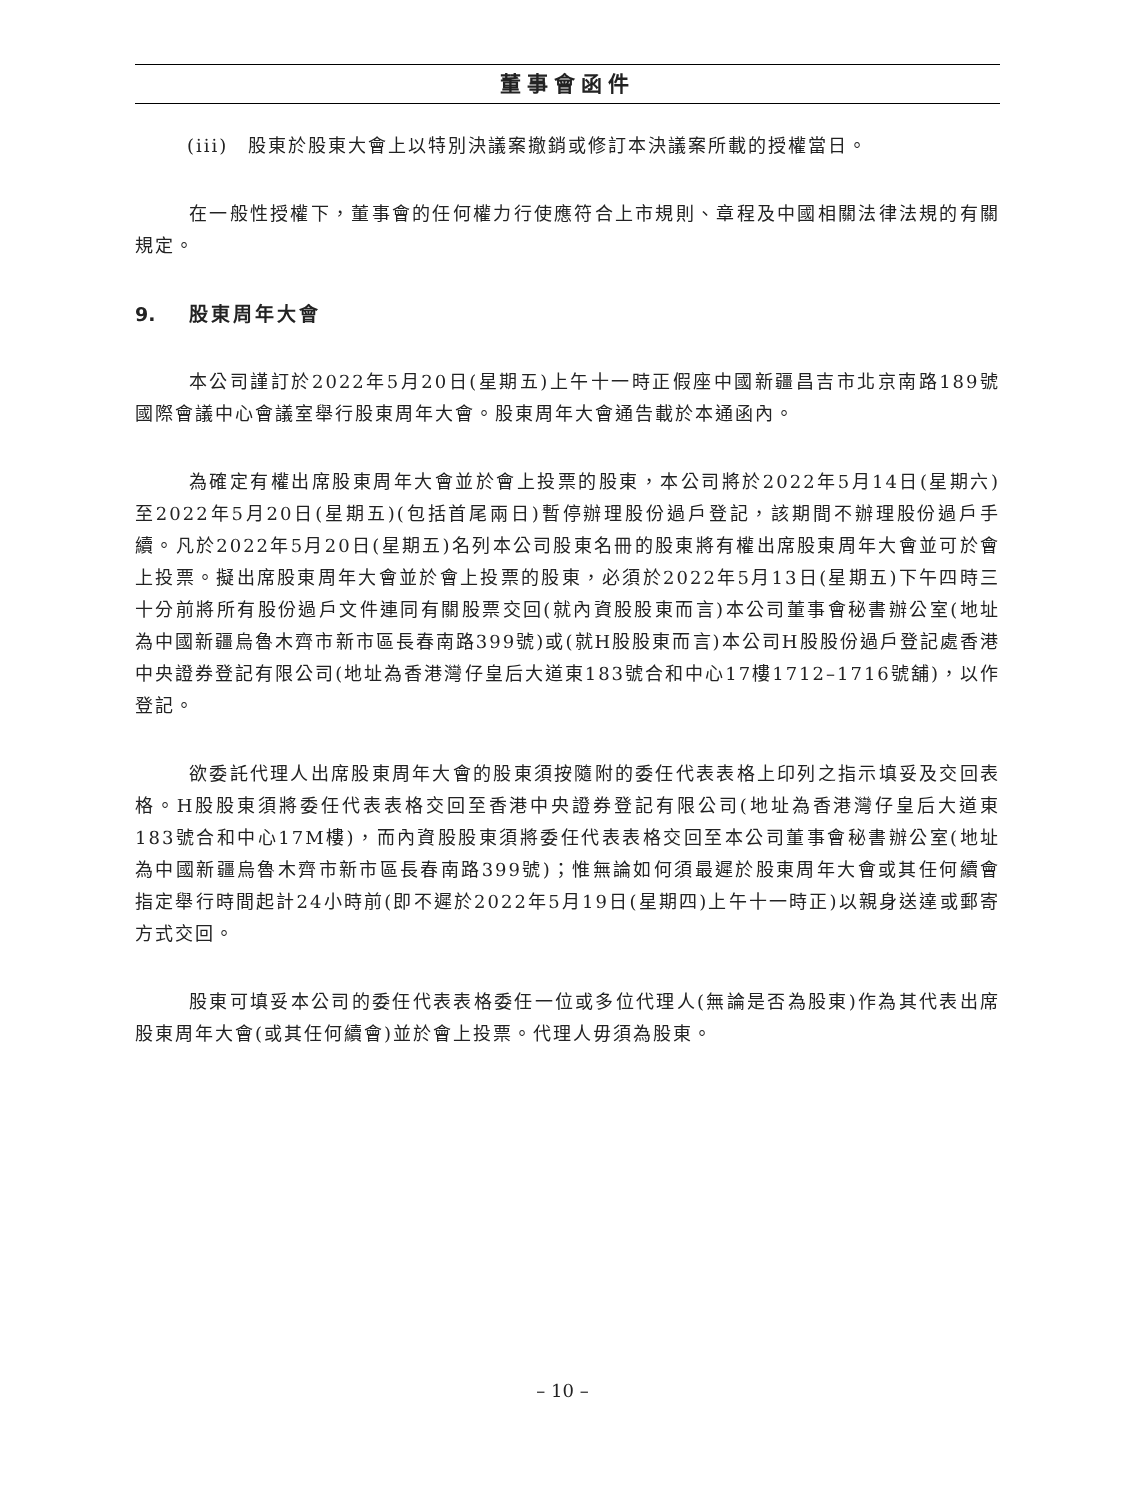董事會函件
(iii)　股東於股東大會上以特別決議案撤銷或修訂本決議案所載的授權當日。
在一般性授權下，董事會的任何權力行使應符合上市規則、章程及中國相關法律法規的有關規定。
9. 股東周年大會
本公司謹訂於2022年5月20日(星期五)上午十一時正假座中國新疆昌吉市北京南路189號國際會議中心會議室舉行股東周年大會。股東周年大會通告載於本通函內。
為確定有權出席股東周年大會並於會上投票的股東，本公司將於2022年5月14日(星期六)至2022年5月20日(星期五)(包括首尾兩日)暫停辦理股份過戶登記，該期間不辦理股份過戶手續。凡於2022年5月20日(星期五)名列本公司股東名冊的股東將有權出席股東周年大會並可於會上投票。擬出席股東周年大會並於會上投票的股東，必須於2022年5月13日(星期五)下午四時三十分前將所有股份過戶文件連同有關股票交回(就內資股股東而言)本公司董事會秘書辦公室(地址為中國新疆烏魯木齊市新市區長春南路399號)或(就H股股東而言)本公司H股股份過戶登記處香港中央證券登記有限公司(地址為香港灣仔皇后大道東183號合和中心17樓1712–1716號舖)，以作登記。
欲委託代理人出席股東周年大會的股東須按隨附的委任代表表格上印列之指示填妥及交回表格。H股股東須將委任代表表格交回至香港中央證券登記有限公司(地址為香港灣仔皇后大道東183號合和中心17M樓)，而內資股股東須將委任代表表格交回至本公司董事會秘書辦公室(地址為中國新疆烏魯木齊市新市區長春南路399號)；惟無論如何須最遲於股東周年大會或其任何續會指定舉行時間起計24小時前(即不遲於2022年5月19日(星期四)上午十一時正)以親身送達或郵寄方式交回。
股東可填妥本公司的委任代表表格委任一位或多位代理人(無論是否為股東)作為其代表出席股東周年大會(或其任何續會)並於會上投票。代理人毋須為股東。
– 10 –